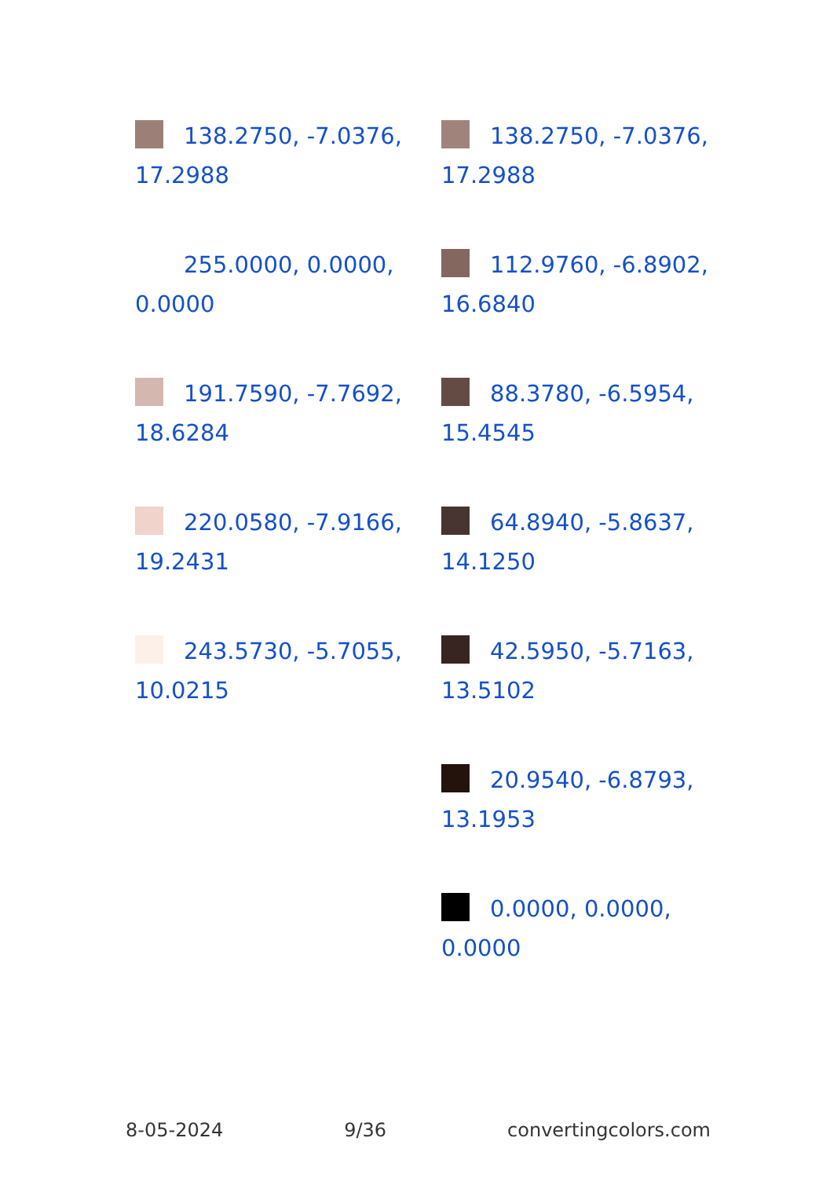138.2750, -7.0376, 17.2988
255.0000, 0.0000, 0.0000
191.7590, -7.7692, 18.6284
220.0580, -7.9166, 19.2431
243.5730, -5.7055, 10.0215
138.2750, -7.0376, 17.2988
112.9760, -6.8902, 16.6840
88.3780, -6.5954, 15.4545
64.8940, -5.8637, 14.1250
42.5950, -5.7163, 13.5102
20.9540, -6.8793, 13.1953
0.0000, 0.0000, 0.0000
8-05-2024 9/36 convertingcolors.com